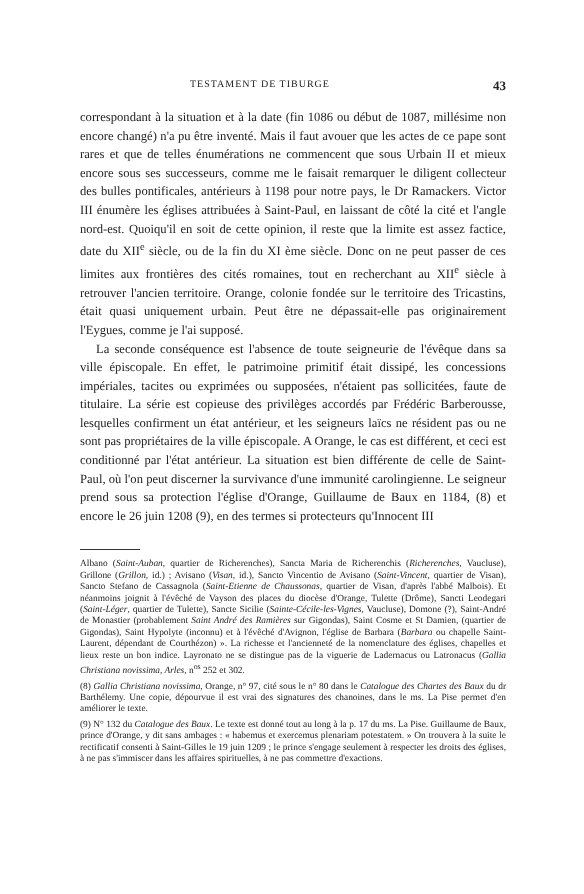TESTAMENT DE TIBURGE 43
correspondant à la situation et à la date (fin 1086 ou début de 1087, millésime non encore changé) n'a pu être inventé. Mais il faut avouer que les actes de ce pape sont rares et que de telles énumérations ne commencent que sous Urbain II et mieux encore sous ses successeurs, comme me le faisait remarquer le diligent collecteur des bulles pontificales, antérieurs à 1198 pour notre pays, le Dr Ramackers. Victor III énumère les églises attribuées à Saint-Paul, en laissant de côté la cité et l'angle nord-est. Quoiqu'il en soit de cette opinion, il reste que la limite est assez factice, date du XII<sup>e</sup> siècle, ou de la fin du XI ème siècle. Donc on ne peut passer de ces limites aux frontières des cités romaines, tout en recherchant au XII<sup>e</sup> siècle à retrouver l'ancien territoire. Orange, colonie fondée sur le territoire des Tricastins, était quasi uniquement urbain. Peut être ne dépassait-elle pas originairement l'Eygues, comme je l'ai supposé.
La seconde conséquence est l'absence de toute seigneurie de l'évêque dans sa ville épiscopale. En effet, le patrimoine primitif était dissipé, les concessions impériales, tacites ou exprimées ou supposées, n'étaient pas sollicitées, faute de titulaire. La série est copieuse des privilèges accordés par Frédéric Barberousse, lesquelles confirment un état antérieur, et les seigneurs laïcs ne résident pas ou ne sont pas propriétaires de la ville épiscopale. A Orange, le cas est différent, et ceci est conditionné par l'état antérieur. La situation est bien différente de celle de Saint-Paul, où l'on peut discerner la survivance d'une immunité carolingienne. Le seigneur prend sous sa protection l'église d'Orange, Guillaume de Baux en 1184, (8) et encore le 26 juin 1208 (9), en des termes si protecteurs qu'Innocent III
Albano (Saint-Auban, quartier de Richerenches), Sancta Maria de Richerenchis (Richerenches, Vaucluse), Grillone (Grillon, id.) ; Avisano (Visan, id.), Sancto Vincentio de Avisano (Saint-Vincent, quartier de Visan), Sancto Stefano de Cassagnola (Saint-Etienne de Chaussonas, quartier de Visan, d'après l'abbé Malbois). Et néanmoins joignit à l'évêché de Vayson des places du diocèse d'Orange, Tulette (Drôme), Sancti Leodegari (Saint-Léger, quartier de Tulette), Sancte Sicilie (Sainte-Cécile-les-Vignes, Vaucluse), Domone (?), Saint-André de Monastier (probablement Saint André des Ramières sur Gigondas), Saint Cosme et St Damien, (quartier de Gigondas), Saint Hypolyte (inconnu) et à l'évêché d'Avignon, l'église de Barbara (Barbara ou chapelle Saint-Laurent, dépendant de Courthézon) ». La richesse et l'ancienneté de la nomenclature des églises, chapelles et lieux reste un bon indice. Layronato ne se distingue pas de la viguerie de Ladernacus ou Latronacus (Gallia Christiana novissima, Arles, n<sup>os</sup> 252 et 302.
(8) Gallia Christiana novissima, Orange, n° 97, cité sous le n° 80 dans le Catalogue des Chartes des Baux du dr Barthélemy. Une copie, dépourvue il est vrai des signatures des chanoines, dans le ms. La Pise permet d'en améliorer le texte.
(9) N° 132 du Catalogue des Baux. Le texte est donné tout au long à la p. 17 du ms. La Pise. Guillaume de Baux, prince d'Orange, y dit sans ambages : « habemus et exercemus plenariam potestatem. » On trouvera à la suite le rectificatif consenti à Saint-Gilles le 19 juin 1209 ; le prince s'engage seulement à respecter les droits des églises, à ne pas s'immiscer dans les affaires spirituelles, à ne pas commettre d'exactions.